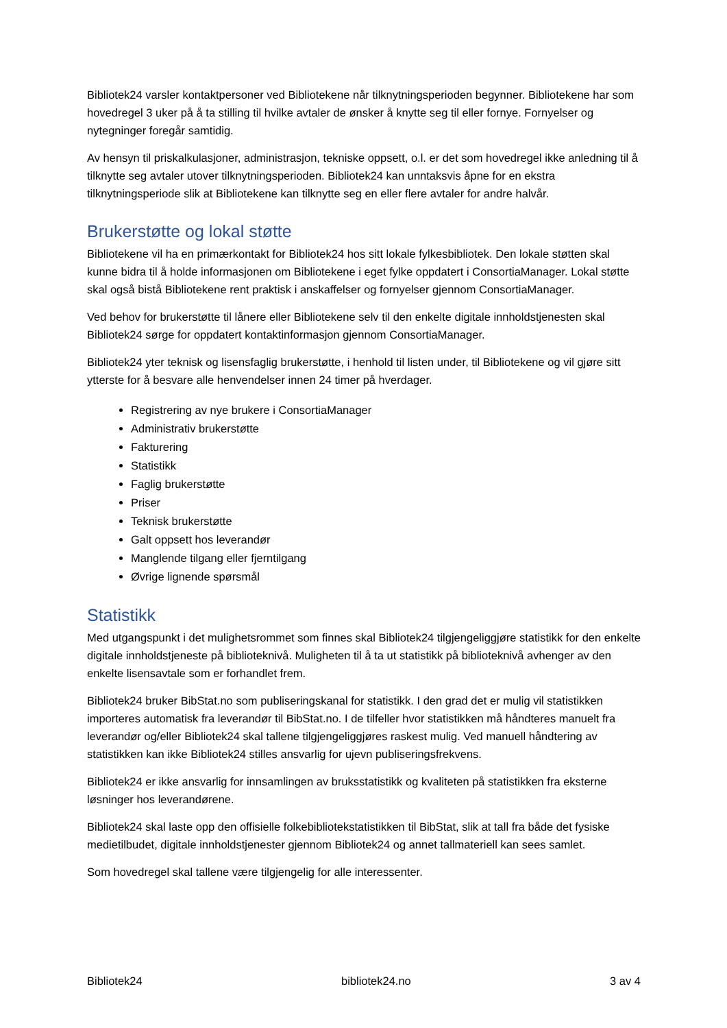Bibliotek24 varsler kontaktpersoner ved Bibliotekene når tilknytningsperioden begynner. Bibliotekene har som hovedregel 3 uker på å ta stilling til hvilke avtaler de ønsker å knytte seg til eller fornye. Fornyelser og nytegninger foregår samtidig.
Av hensyn til priskalkulasjoner, administrasjon, tekniske oppsett, o.l. er det som hovedregel ikke anledning til å tilknytte seg avtaler utover tilknytningsperioden. Bibliotek24 kan unntaksvis åpne for en ekstra tilknytningsperiode slik at Bibliotekene kan tilknytte seg en eller flere avtaler for andre halvår.
Brukerstøtte og lokal støtte
Bibliotekene vil ha en primærkontakt for Bibliotek24 hos sitt lokale fylkesbibliotek. Den lokale støtten skal kunne bidra til å holde informasjonen om Bibliotekene i eget fylke oppdatert i ConsortiaManager. Lokal støtte skal også bistå Bibliotekene rent praktisk i anskaffelser og fornyelser gjennom ConsortiaManager.
Ved behov for brukerstøtte til lånere eller Bibliotekene selv til den enkelte digitale innholdstjenesten skal Bibliotek24 sørge for oppdatert kontaktinformasjon gjennom ConsortiaManager.
Bibliotek24 yter teknisk og lisensfaglig brukerstøtte, i henhold til listen under, til Bibliotekene og vil gjøre sitt ytterste for å besvare alle henvendelser innen 24 timer på hverdager.
Registrering av nye brukere i ConsortiaManager
Administrativ brukerstøtte
Fakturering
Statistikk
Faglig brukerstøtte
Priser
Teknisk brukerstøtte
Galt oppsett hos leverandør
Manglende tilgang eller fjerntilgang
Øvrige lignende spørsmål
Statistikk
Med utgangspunkt i det mulighetsrommet som finnes skal Bibliotek24 tilgjengeliggjøre statistikk for den enkelte digitale innholdstjeneste på biblioteknivå. Muligheten til å ta ut statistikk på biblioteknivå avhenger av den enkelte lisensavtale som er forhandlet frem.
Bibliotek24 bruker BibStat.no som publiseringskanal for statistikk. I den grad det er mulig vil statistikken importeres automatisk fra leverandør til BibStat.no. I de tilfeller hvor statistikken må håndteres manuelt fra leverandør og/eller Bibliotek24 skal tallene tilgjengeliggjøres raskest mulig. Ved manuell håndtering av statistikken kan ikke Bibliotek24 stilles ansvarlig for ujevn publiseringsfrekvens.
Bibliotek24 er ikke ansvarlig for innsamlingen av bruksstatistikk og kvaliteten på statistikken fra eksterne løsninger hos leverandørene.
Bibliotek24 skal laste opp den offisielle folkebibliotekstatistikken til BibStat, slik at tall fra både det fysiske medietilbudet, digitale innholdstjenester gjennom Bibliotek24 og annet tallmateriell kan sees samlet.
Som hovedregel skal tallene være tilgjengelig for alle interessenter.
Bibliotek24 bibliotek24.no 3 av 4